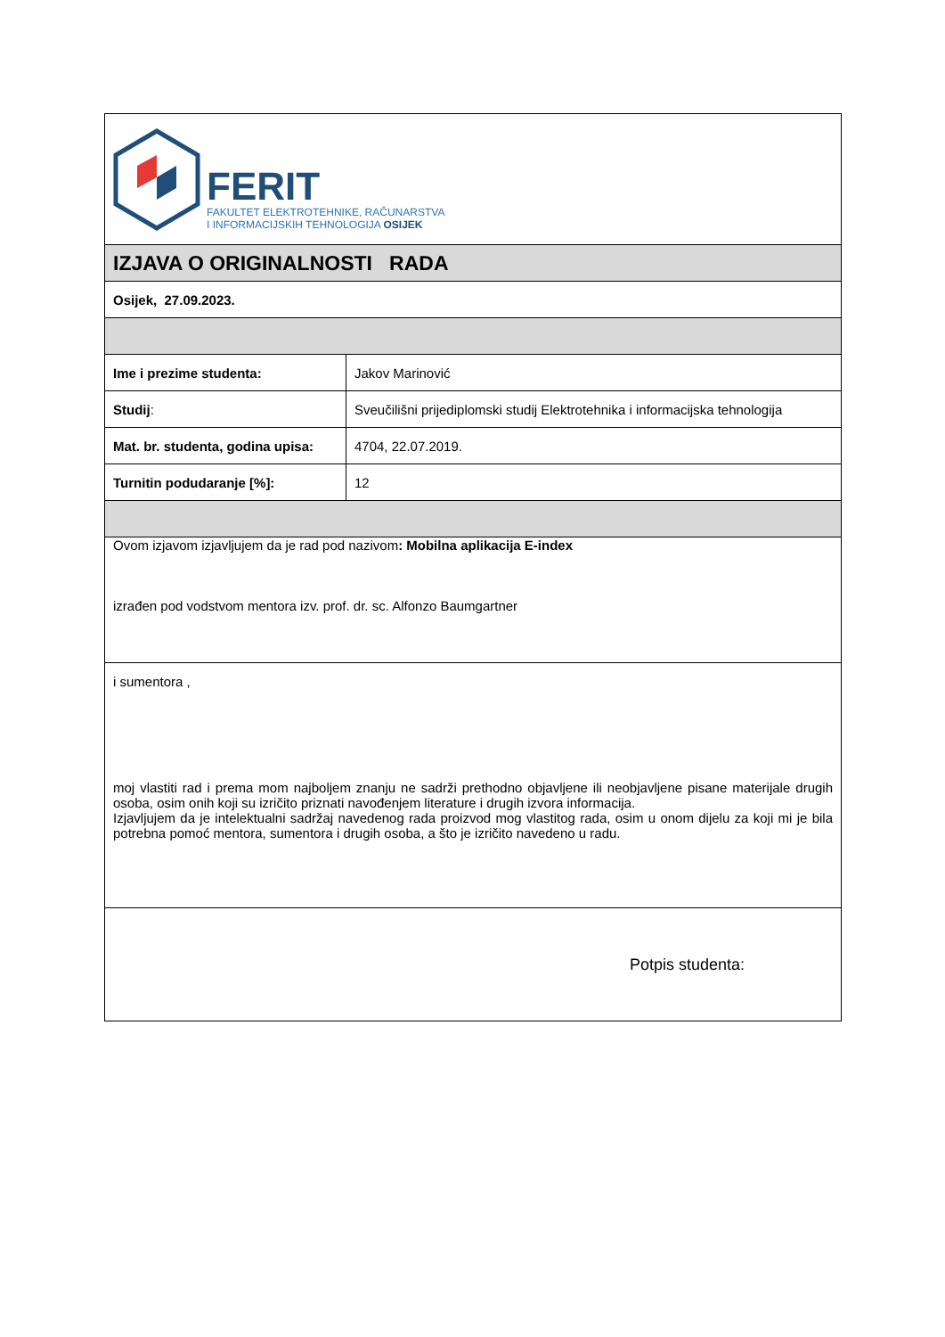| FERIT FAKULTET ELEKTROTEHNIKE, RAČUNARSTVA I INFORMACIJSKIH TEHNOLOGIJA OSIJEK | |
| IZJAVA O ORIGINALNOSTI RADA | |
| Osijek, 27.09.2023. | |
| Ime i prezime studenta: | Jakov Marinović |
| Studij : | Sveučilišni prijediplomski studij Elektrotehnika i informacijska tehnologija |
| Mat. br. studenta, godina upisa: | 4704, 22.07.2019. |
| Turnitin podudaranje [%]: | 12 |
| Ovom izjavom izjavljujem da je rad pod nazivom : Mobilna aplikacija E-index izrađen pod vodstvom mentora izv. prof. dr. sc. Alfonzo Baumgartner | |
| i sumentora , moj vlastiti rad i prema mom najboljem znanju ne sadrži prethodno objavljene ili neobjavljene pisane materijale drugih osoba, osim onih koji su izričito priznati navođenjem literature i drugih izvora informacija. Izjavljujem da je intelektualni sadržaj navedenog rada proizvod mog vlastitog rada, osim u onom dijelu za koji mi je bila potrebna pomoć mentora, sumentora i drugih osoba, a što je izričito navedeno u radu. | |
| Potpis studenta: | |